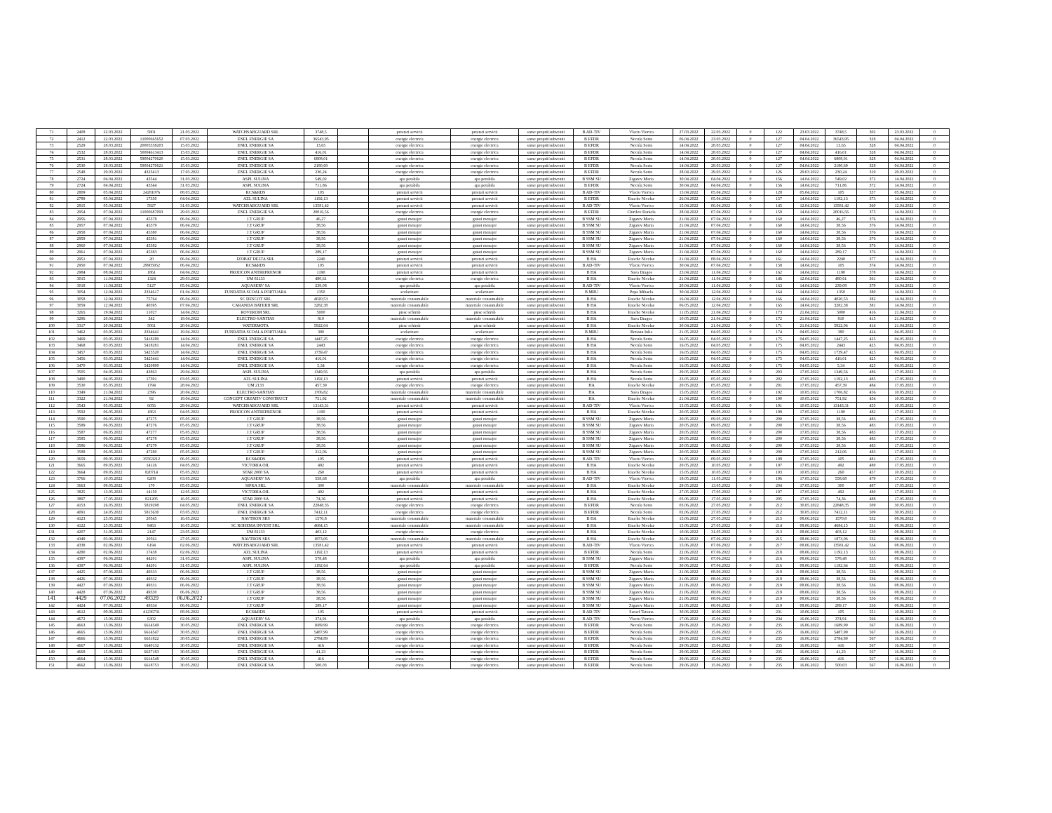| 71 | 2408 | 22.03.2022 | 5801 | 21.03.2022 | WATCHSABGUARD SRL | 3748,5 | | prestari servicii | prestari servicii | surse proprii/subventii | B AD-TIV | Vlaciu Viorica | 27.03.2022 | 22.03.2022 | 0 | 122 | 23.03.2022 | 3748,5 | 302 | 23.03.2022 | 0 |
| 72 | 2412 | 22.03.2022 | 11000665652 | 07.03.2022 | ENEL ENERGIE SA | 36543,95 | | energie electrica | energie electrica | surse proprii/subventii | B EFDR | Necula Sorin | 06.04.2022 | 23.03.2022 | 0 | 127 | 04.04.2022 | 36543,95 | 328 | 04.04.2022 | 0 |
| 73 | 2529 | 28.03.2022 | 20005358203 | 15.03.2022 | ENEL ENERGIE SA | 13,65 | | energie electrica | energie electrica | surse proprii/subventii | B EFDR | Necula Sorin | 14.04.2022 | 28.03.2022 | 0 | 127 | 04.04.2022 | 13,65 | 328 | 04.04.2022 | 0 |
| 74 | 2532 | 28.03.2022 | 50004613413 | 15.03.2022 | ENEL ENERGIE SA | 416,01 | | energie electrica | energie electrica | surse proprii/subventii | B EFDR | Necula Sorin | 14.04.2022 | 28.03.2022 | 0 | 127 | 04.04.2022 | 416,01 | 328 | 04.04.2022 | 0 |
| 75 | 2531 | 28.03.2022 | 59004270620 | 15.03.2022 | ENEL ENERGIE SA | 6808,01 | | energie electrica | energie electrica | surse proprii/subventii | B EFDR | Necula Sorin | 14.04.2022 | 28.03.2022 | 0 | 127 | 04.04.2022 | 6808,01 | 328 | 04.04.2022 | 0 |
| 76 | 2530 | 28.03.2022 | 59004270621 | 15.03.2022 | ENEL ENERGIE SA | 2180,69 | | energie electrica | energie electrica | surse proprii/subventii | B EFDR | Necula Sorin | 14.04.2022 | 28.03.2022 | 0 | 127 | 04.04.2022 | 2180,69 | 328 | 04.04.2022 | 0 |
| 77 | 2548 | 29.03.2022 | 4323413 | 17.03.2022 | ENEL ENERGIE SA | 230,24 | | energie electrica | energie electrica | surse proprii/subventii | B EFDR | Necula Sorin | 28.04.2022 | 29.03.2022 | 0 | 126 | 29.03.2022 | 230,24 | 319 | 29.03.2022 | 0 |
| 78 | 2724 | 04.04.2022 | 43544 | 31.03.2022 | ASPL SULINA | 549,02 | | apa potabila | apa potabila | surse proprii/subventii | B SSM SU | Zigarov Maria | 30.04.2022 | 04.04.2022 | 0 | 156 | 14.04.2022 | 549,02 | 372 | 14.04.2022 | 0 |
| 79 | 2724 | 04.04.2022 | 43544 | 31.03.2022 | ASPL SULINA | 711,86 | | apa potabila | apa potabila | surse proprii/subventii | B EFDR | Necula Sorin | 30.04.2022 | 04.04.2022 | 0 | 156 | 14.04.2022 | 711,86 | 372 | 14.04.2022 | 0 |
| 80 | 2809 | 05.04.2022 | 24281076 | 08.03.2022 | RCS&RDS | 105 | | prestari servicii | prestari servicii | surse proprii/subventii | B AD-TIV | Vlaciu Viorica | 15.04.2022 | 05.04.2022 | 0 | 128 | 05.04.2022 | 105 | 337 | 05.04.2022 | 0 |
| 81 | 2789 | 05.04.2022 | 17350 | 04.04.2022 | AZL SULINA | 1192,13 | | prestari servicii | prestari servicii | surse proprii/subventii | B EFDR | Enache Nicolae | 26.04.2022 | 05.04.2022 | 0 | 157 | 14.04.2022 | 1192,13 | 373 | 14.04.2022 | 0 |
| 82 | 2815 | 05.04.2022 | 5927 | 31.03.2022 | WATCHSABGUARD SRL | 13581,42 | | prestari servicii | prestari servicii | surse proprii/subventii | B AD-TIV | Vlaciu Viorica | 15.04.2022 | 06.04.2022 | 0 | 145 | 12.04.2022 | 13581,42 | 360 | 12.04.2022 | 0 |
| 83 | 2954 | 07.04.2022 | 11000687093 | 29.03.2022 | ENEL ENERGIE SA | 20016,56 | | energie electrica | energie electrica | surse proprii/subventii | B EFDR | Chirilov Daniela | 28.04.2022 | 07.04.2022 | 0 | 159 | 14.04.2022 | 20016,56 | 375 | 14.04.2022 | 0 |
| 84 | 2956 | 07.04.2022 | 45378 | 06.04.2022 | J.T GRUP | 46,27 | | gunoi menajer | gunoi menajer | surse proprii/subventii | B SSM SU | Zigarov Maria | 21.04.2022 | 07.04.2022 | 0 | 160 | 14.04.2022 | 46,27 | 376 | 14.04.2022 | 0 |
| 85 | 2957 | 07.04.2022 | 45379 | 06.04.2022 | J.T GRUP | 38,56 | | gunoi menajer | gunoi menajer | surse proprii/subventii | B SSM SU | Zigarov Maria | 21.04.2022 | 07.04.2022 | 0 | 160 | 14.04.2022 | 38,56 | 376 | 14.04.2022 | 0 |
| 86 | 2958 | 07.04.2022 | 45380 | 06.04.2022 | J.T GRUP | 38,56 | | gunoi menajer | gunoi menajer | surse proprii/subventii | B SSM SU | Zigarov Maria | 21.04.2022 | 07.04.2022 | 0 | 160 | 14.04.2022 | 38,56 | 376 | 14.04.2022 | 0 |
| 87 | 2959 | 07.04.2022 | 45381 | 06.04.2022 | J.T GRUP | 38,56 | | gunoi menajer | gunoi menajer | surse proprii/subventii | B SSM SU | Zigarov Maria | 21.04.2022 | 07.04.2022 | 0 | 160 | 14.04.2022 | 38,56 | 376 | 14.04.2022 | 0 |
| 88 | 2960 | 07.04.2022 | 45382 | 06.04.2022 | J.T GRUP | 38,56 | | gunoi menajer | gunoi menajer | surse proprii/subventii | B SSM SU | Zigarov Maria | 21.04.2022 | 07.04.2022 | 0 | 160 | 14.04.2022 | 38,56 | 376 | 14.04.2022 | 0 |
| 89 | 2961 | 07.04.2022 | 45383 | 06.04.2022 | J.T GRUP | 289,17 | | gunoi menajer | gunoi menajer | surse proprii/subventii | B SSM SU | Zigarov Maria | 21.04.2022 | 07.04.2022 | 0 | 160 | 14.04.2022 | 289,17 | 376 | 14.04.2022 | 0 |
| 90 | 2951 | 07.04.2022 | 20 | 06.04.2022 | IZOBAT DELTA SRL | 2240 | | prestari servicii | prestari servicii | surse proprii/subventii | B HA | Enache Nicolae | 21.04.2022 | 08.04.2022 | 0 | 161 | 14.04.2022 | 2240 | 377 | 14.04.2022 | 0 |
| 91 | 2950 | 07.04.2022 | 29905952 | 06.04.2022 | RCS&RDS | 105 | | prestari servicii | prestari servicii | surse proprii/subventii | B AD-TIV | Vlaciu Viorica | 30.04.2022 | 07.04.2022 | 0 | 158 | 14.04.2022 | 105 | 374 | 14.04.2022 | 0 |
| 92 | 2984 | 08.04.2022 | 1861 | 04.04.2022 | PRODCON ANTREPRENOR | 1190 | | prestari servicii | prestari servicii | surse proprii/subventii | B HA | Sava Dragos | 23.04.2022 | 11.04.2022 | 0 | 162 | 14.04.2022 | 1190 | 378 | 14.04.2022 | 0 |
| 93 | 3015 | 11.04.2022 | 1324 | 29.03.2022 | UM 02133 | 480,61 | | energie electrica | energie electrica | surse proprii/subventii | B HA | Enache Nicolae | 21.04.2022 | 11.04.2022 | 0 | 146 | 12.04.2022 | 480,61 | 361 | 12.04.2022 | 0 |
| 94 | 3018 | 11.04.2022 | 5127 | 05.04.2022 | AQUASERV SA | 239,08 | | apa potabila | apa potabila | surse proprii/subventii | B AD-TIV | Vlaciu Viorica | 20.04.2022 | 11.04.2022 | 0 | 163 | 14.04.2022 | 239,08 | 379 | 14.04.2022 | 0 |
| 95 | 3054 | 12.04.2022 | 2334617 | 01.04.2022 | FUNDATIA SCOALA PORTUARA | 1350 | | scolarizare | scolarizare | surse proprii/subventii | B MRU | Popa Mihaela | 30.04.2022 | 12.04.2022 | 0 | 164 | 14.04.2022 | 1350 | 380 | 14.04.2022 | 0 |
| 96 | 3058 | 12.04.2022 | 75764 | 06.04.2022 | SC DESCOT SRL | 4020,53 | | materiale consumabile | materiale consumabile | surse proprii/subventii | B HA | Enache Nicolae | 16.04.2022 | 12.04.2022 | 0 | 166 | 14.04.2022 | 4020,53 | 382 | 14.04.2022 | 0 |
| 97 | 3059 | 12.04.2022 | 40595 | 07.04.2022 | CARANDA BATERII SRL | 3282,38 | | materiale consumabile | materiale consumabile | surse proprii/subventii | B HA | Enache Nicolae | 06.05.2022 | 12.04.2022 | 0 | 165 | 14.04.2022 | 3282,38 | 381 | 14.04.2022 | 0 |
| 98 | 3265 | 19.04.2022 | 11027 | 14.04.2022 | ROVEROM SRL | 5000 | | piese schimb | piese schimb | surse proprii/subventii | B HA | Enache Nicolae | 11.05.2022 | 21.04.2022 | 0 | 173 | 21.04.2022 | 5000 | 416 | 21.04.2022 | 0 |
| 99 | 3296 | 20.04.2022 | 342 | 19.04.2022 | ELECTRO-SANITAS | 810 | | materiale consumabile | materiale consumabile | surse proprii/subventii | B HA | Sava Dragos | 10.05.2022 | 21.04.2022 | 0 | 172 | 21.04.2022 | 810 | 415 | 21.04.2022 | 0 |
| 100 | 3317 | 20.04.2022 | 5061 | 20.04.2022 | WATERMOTA | 5922,04 | | piese schimb | piese schimb | surse proprii/subventii | B HA | Enache Nicolae | 30.04.2022 | 21.04.2022 | 0 | 171 | 21.04.2022 | 5922,04 | 414 | 21.04.2022 | 0 |
| 101 | 3462 | 03.05.2022 | 2334641 | 19.04.2022 | FUNDATIA SCOALA PORTUARA | 380 | | scolarizare | scolarizare | surse proprii/subventii | B MRU | Betianu Iulia | 21.05.2022 | 04.05.2022 | 0 | 174 | 04.05.2022 | 380 | 424 | 04.05.2022 | 0 |
| 102 | 3469 | 03.05.2022 | 5418280 | 14.04.2022 | ENEL ENERGIE SA | 1447,25 | | energie electrica | energie electrica | surse proprii/subventii | B HA | Necula Sorin | 16.05.2022 | 04.05.2022 | 0 | 175 | 04.05.2022 | 1447,25 | 425 | 04.05.2022 | 0 |
| 103 | 3468 | 03.05.2022 | 5418281 | 14.04.2022 | ENEL ENERGIE SA | 2443 | | energie electrica | energie electrica | surse proprii/subventii | B HA | Necula Sorin | 16.05.2022 | 04.05.2022 | 0 | 175 | 04.05.2022 | 2443 | 425 | 04.05.2022 | 0 |
| 104 | 3457 | 03.05.2022 | 5423520 | 14.04.2022 | ENEL ENERGIE SA | 1739,47 | | energie electrica | energie electrica | surse proprii/subventii | B HA | Necula Sorin | 16.05.2022 | 04.05.2022 | 0 | 175 | 04.05.2022 | 1739,47 | 425 | 04.05.2022 | 0 |
| 105 | 3456 | 03.05.2022 | 5425441 | 14.04.2022 | ENEL ENERGIE SA | 416,01 | | energie electrica | energie electrica | surse proprii/subventii | B HA | Necula Sorin | 16.05.2022 | 04.05.2022 | 0 | 175 | 04.05.2022 | 416,01 | 425 | 04.05.2022 | 0 |
| 106 | 3470 | 03.05.2022 | 5420899 | 14.04.2022 | ENEL ENERGIE SA | 5,34 | | energie electrica | energie electrica | surse proprii/subventii | B HA | Necula Sorin | 16.05.2022 | 04.05.2022 | 0 | 175 | 04.05.2022 | 5,34 | 425 | 04.05.2022 | 0 |
| 107 | 3505 | 04.05.2022 | 43863 | 29.04.2022 | ASPL SULINA | 1349,56 | | apa potabila | apa potabila | surse proprii/subventii | B HA | Necula Sorin | 29.05.2022 | 05.05.2022 | 0 | 203 | 17.05.2022 | 1349,56 | 486 | 17.05.2022 | 0 |
| 108 | 3490 | 04.05.2022 | 17391 | 03.05.2022 | AZL SULINA | 1192,13 | | prestari servicii | prestari servicii | surse proprii/subventii | B HA | Necula Sorin | 23.05.2022 | 05.05.2022 | 0 | 202 | 17.05.2022 | 1192,13 | 485 | 17.05.2022 | 0 |
| 109 | 3530 | 05.05.2022 | 1794 | 28.04.2022 | UM 2133 | 457,39 | | energie electrica | energie electrica | surse proprii/subventii | HA | Enache Nicolae | 20.05.2022 | 05.05.2022 | 0 | 201 | 17.05.2022 | 457,39 | 484 | 17.05.2022 | 0 |
| 110 | 3349 | 21.04.2022 | 2396 | 20.04.2022 | ELECTRO-SANITAS | 1706,82 | | materiale consumabile | materiale consumabile | surse proprii/subventii | HA | Sava Dragos | 15.05.2022 | 05.05.2022 | 0 | 192 | 10.05.2022 | 1706,82 | 456 | 10.05.2022 | 0 |
| 111 | 3322 | 21.04.2022 | 92 | 19.04.2022 | CONCEPT CREATIV CONSTRUCT | 751,92 | | materiale consumabile | materiale consumabile | surse proprii/subventii | HA | Enache Nicolae | 21.04.2022 | 05.05.2022 | 0 | 190 | 10.05.2022 | 751,92 | 454 | 10.05.2022 | 0 |
| 112 | 3543 | 05.05.2022 | 6056 | 29.04.2022 | WATCHSABGUARD SRL | 13143,31 | | prestari servicii | prestari servicii | surse proprii/subventii | B AD-TIV | Vlaciu Viorica | 15.05.2022 | 05.05.2022 | 0 | 191 | 10.05.2022 | 13143,31 | 455 | 10.05.2022 | 0 |
| 113 | 3592 | 06.05.2022 | 1863 | 04.05.2022 | PRODCON ANTREPRENOR | 1190 | | prestari servicii | prestari servicii | surse proprii/subventii | B HA | Enache Nicolae | 20.05.2022 | 09.05.2022 | 0 | 199 | 17.05.2022 | 1190 | 482 | 17.05.2022 | 0 |
| 114 | 3590 | 06.05.2022 | 47275 | 05.05.2022 | J.T GRUP | 38,56 | | gunoi menajer | gunoi menajer | surse proprii/subventii | B SSM SU | Zigarov Maria | 20.05.2022 | 09.05.2022 | 0 | 200 | 17.05.2022 | 38,56 | 483 | 17.05.2022 | 0 |
| 115 | 3589 | 06.05.2022 | 47276 | 05.05.2022 | J.T GRUP | 38,56 | | gunoi menajer | gunoi menajer | surse proprii/subventii | B SSM SU | Zigarov Maria | 20.05.2022 | 09.05.2022 | 0 | 200 | 17.05.2022 | 38,56 | 483 | 17.05.2022 | 0 |
| 116 | 3587 | 06.05.2022 | 47277 | 05.05.2022 | J.T GRUP | 38,56 | | gunoi menajer | gunoi menajer | surse proprii/subventii | B SSM SU | Zigarov Maria | 20.05.2022 | 09.05.2022 | 0 | 200 | 17.05.2022 | 38,56 | 483 | 17.05.2022 | 0 |
| 117 | 3585 | 06.05.2022 | 47278 | 05.05.2022 | J.T GRUP | 38,56 | | gunoi menajer | gunoi menajer | surse proprii/subventii | B SSM SU | Zigarov Maria | 20.05.2022 | 09.05.2022 | 0 | 200 | 17.05.2022 | 38,56 | 483 | 17.05.2022 | 0 |
| 118 | 3586 | 06.05.2022 | 47279 | 05.05.2022 | J.T GRUP | 38,56 | | gunoi menajer | gunoi menajer | surse proprii/subventii | B SSM SU | Zigarov Maria | 20.05.2022 | 09.05.2022 | 0 | 200 | 17.05.2022 | 38,56 | 483 | 17.05.2022 | 0 |
| 119 | 3588 | 06.05.2022 | 47280 | 05.05.2022 | J.T GRUP | 212,06 | | gunoi menajer | gunoi menajer | surse proprii/subventii | B SSM SU | Zigarov Maria | 20.05.2022 | 09.05.2022 | 0 | 200 | 17.05.2022 | 212,06 | 483 | 17.05.2022 | 0 |
| 120 | 3659 | 09.05.2022 | 35563212 | 06.05.2022 | RCS&RDS | 105 | | prestari servicii | prestari servicii | surse proprii/subventii | B AD-TIV | Vlaciu Viorica | 31.05.2022 | 09.05.2022 | 0 | 198 | 17.05.2022 | 105 | 481 | 17.05.2022 | 0 |
| 121 | 3665 | 09.05.2022 | 14126 | 04.05.2022 | VICTORIA OIL | 492 | | prestari servicii | prestari servicii | surse proprii/subventii | B HA | Enache Nicolae | 20.05.2022 | 10.05.2022 | 0 | 197 | 17.05.2022 | 492 | 480 | 17.05.2022 | 0 |
| 122 | 3664 | 09.05.2022 | 820714 | 05.05.2022 | STAR 2000 SA | 260 | | prestari servicii | prestari servicii | surse proprii/subventii | B HA | Enache Nicolae | 15.05.2022 | 10.05.2022 | 0 | 193 | 10.05.2022 | 260 | 457 | 10.05.2022 | 0 |
| 123 | 3766 | 10.05.2022 | 6208 | 03.05.2022 | AQUASERV SA | 558,68 | | apa potabila | apa potabila | surse proprii/subventii | B AD-TIV | Vlaciu Viorica | 18.05.2022 | 11.05.2022 | 0 | 196 | 17.05.2022 | 558,68 | 479 | 17.05.2022 | 0 |
| 124 | 3663 | 09.05.2022 | 170 | 05.05.2022 | SIPKA SRL | 300 | | materiale consumabile | materiale consumabile | surse proprii/subventii | B HA | Enache Nicolae | 29.05.2022 | 13.05.2022 | 0 | 204 | 17.05.2022 | 300 | 487 | 17.05.2022 | 0 |
| 125 | 3825 | 13.05.2022 | 14150 | 12.05.2022 | VICTORIA OIL | 492 | | prestari servicii | prestari servicii | surse proprii/subventii | B HA | Enache Nicolae | 27.05.2022 | 17.05.2022 | 0 | 197 | 17.05.2022 | 492 | 480 | 17.05.2022 | 0 |
| 126 | 3897 | 17.05.2022 | 821205 | 16.05.2022 | STAR 2000 SA | 74,36 | | prestari servicii | prestari servicii | surse proprii/subventii | B HA | Enache Nicolae | 03.06.2022 | 17.05.2022 | 0 | 205 | 17.05.2022 | 74,36 | 488 | 17.05.2022 | 0 |
| 127 | 4153 | 26.05.2022 | 5819298 | 04.05.2022 | ENEL ENERGIE SA | 22848,35 | | energie electrica | energie electrica | surse proprii/subventii | B EFDR | Necula Sorin | 03.06.2022 | 27.05.2022 | 0 | 212 | 30.05.2022 | 22848,35 | 509 | 30.05.2022 | 0 |
| 128 | 4091 | 24.05.2022 | 5815630 | 03.05.2022 | ENEL ENERGIE SA | 7412,11 | | energie electrica | energie electrica | surse proprii/subventii | B EFDR | Necula Sorin | 02.06.2022 | 27.05.2022 | 0 | 212 | 30.05.2022 | 7412,11 | 509 | 30.05.2022 | 0 |
| 129 | 4123 | 25.05.2022 | 20545 | 16.05.2022 | NAVTRON SRS | 1570,8 | | materiale consumabile | materiale consumabile | surse proprii/subventii | B HA | Enache Nicolae | 15.06.2022 | 27.05.2022 | 0 | 215 | 08.06.2022 | 1570,8 | 532 | 08.06.2022 | 0 |
| 130 | 4122 | 25.05.2022 | 9463 | 16.05.2022 | SC ROHEMA INVEST SRL | 4684,15 | | materiale consumabile | materiale consumabile | surse proprii/subventii | B HA | Enache Nicolae | 15.06.2022 | 27.05.2022 | 0 | 214 | 08.06.2022 | 4684,15 | 531 | 08.06.2022 | 0 |
| 131 | 4207 | 31.05.2022 | 2147 | 23.05.2022 | UM 02133 | 403,12 | | energie electrica | energie electrica | surse proprii/subventii | B HA | Enache Nicolae | 10.06.2022 | 31.05.2022 | 0 | 213 | 08.06.2022 | 403,12 | 530 | 08.06.2022 | 0 |
| 132 | 4349 | 03.06.2022 | 20561 | 27.05.2022 | NAVTRON SRS | 1873,06 | | materiale consumabile | materiale consumabile | surse proprii/subventii | B HA | Enache Nicolae | 26.06.2022 | 07.06.2022 | 0 | 215 | 08.06.2022 | 1873,06 | 532 | 08.06.2022 | 0 |
| 133 | 4338 | 02.06.2022 | 6194 | 02.06.2022 | WATCHSABGUARD SRL | 13581,42 | | prestari servicii | prestari servicii | surse proprii/subventii | B AD-TIV | Vlaciu Viorica | 15.06.2022 | 07.06.2022 | 0 | 217 | 08.06.2022 | 13581,42 | 534 | 08.06.2022 | 0 |
| 134 | 4280 | 02.06.2022 | 17438 | 02.06.2022 | AZL SULINA | 1192,13 | | prestari servicii | prestari servicii | surse proprii/subventii | B EFDR | Necula Sorin | 22.06.2022 | 07.06.2022 | 0 | 218 | 08.06.2022 | 1192,13 | 535 | 08.06.2022 | 0 |
| 135 | 4397 | 06.06.2022 | 44201 | 31.05.2022 | ASPL SULINA | 578,48 | | apa potabila | apa potabila | surse proprii/subventii | B SSM SU | Zigarov Maria | 30.06.2022 | 07.06.2022 | 0 | 216 | 08.06.2022 | 578,48 | 533 | 08.06.2022 | 0 |
| 136 | 4397 | 06.06.2022 | 44201 | 31.05.2022 | ASPL SULINA | 1182,64 | | apa potabila | apa potabila | surse proprii/subventii | B EFDR | Necula Sorin | 30.06.2022 | 07.06.2022 | 0 | 216 | 08.06.2022 | 1182,64 | 533 | 08.06.2022 | 0 |
| 137 | 4425 | 07.06.2022 | 49333 | 06.06.2022 | J.T GRUP | 38,56 | | gunoi menajer | gunoi menajer | surse proprii/subventii | B SSM SU | Zigarov Maria | 21.06.2022 | 08.06.2022 | 0 | 219 | 08.06.2022 | 38,56 | 536 | 08.06.2022 | 0 |
| 138 | 4426 | 07.06.2022 | 49332 | 06.06.2022 | J.T GRUP | 38,56 | | gunoi menajer | gunoi menajer | surse proprii/subventii | B SSM SU | Zigarov Maria | 21.06.2022 | 08.06.2022 | 0 | 219 | 08.06.2022 | 38,56 | 536 | 08.06.2022 | 0 |
| 139 | 4427 | 07.06.2022 | 49331 | 06.06.2022 | J.T GRUP | 38,56 | | gunoi menajer | gunoi menajer | surse proprii/subventii | B SSM SU | Zigarov Maria | 21.06.2022 | 08.06.2022 | 0 | 219 | 08.06.2022 | 38,56 | 536 | 08.06.2022 | 0 |
| 140 | 4428 | 07.06.2022 | 49330 | 06.06.2022 | J.T GRUP | 38,56 | | gunoi menajer | gunoi menajer | surse proprii/subventii | B SSM SU | Zigarov Maria | 21.06.2022 | 08.06.2022 | 0 | 219 | 08.06.2022 | 38,56 | 536 | 08.06.2022 | 0 |
| 141 | 4429 | 07.06.2022 | 49329 | 06.06.2022 | J.T GRUP | 38,56 | | gunoi menajer | gunoi menajer | surse proprii/subventii | B SSM SU | Zigarov Maria | 21.06.2022 | 08.06.2022 | 0 | 219 | 08.06.2022 | 38,56 | 536 | 08.06.2022 | 0 |
| 142 | 4424 | 07.06.2022 | 49334 | 06.06.2022 | J.T GRUP | 289,17 | | gunoi menajer | gunoi menajer | surse proprii/subventii | B SSM SU | Zigarov Maria | 21.06.2022 | 08.06.2022 | 0 | 219 | 08.06.2022 | 289,17 | 536 | 08.06.2022 | 0 |
| 143 | 4612 | 09.06.2022 | 41236731 | 08.06.2022 | RCS&RDS | 105 | | prestari servicii | prestari servicii | surse proprii/subventii | B AD-TIV | Saraef Tatiana | 30.06.2022 | 10.06.2022 | 0 | 231 | 10.06.2022 | 105 | 551 | 10.06.2022 | 0 |
| 144 | 4672 | 15.06.2022 | 6302 | 02.06.2022 | AQUASERV SA | 374,91 | | apa potabila | apa potabila | surse proprii/subventii | B AD-TIV | Vlaciu Viorica | 17.06.2022 | 15.06.2022 | 0 | 234 | 16.06.2022 | 374,91 | 566 | 16.06.2022 | 0 |
| 145 | 4663 | 15.06.2022 | 6614549 | 30.05.2022 | ENEL ENERGIE SA | 1689,99 | | energie electrica | energie electrica | surse proprii/subventii | B EFDR | Necula Sorin | 29.06.2022 | 15.06.2022 | 0 | 235 | 16.06.2022 | 1689,99 | 567 | 16.06.2022 | 0 |
| 146 | 4665 | 15.06.2022 | 6614547 | 30.05.2022 | ENEL ENERGIE SA | 5487,99 | | energie electrica | energie electrica | surse proprii/subventii | B EFDR | Necula Sorin | 29.06.2022 | 15.06.2022 | 0 | 235 | 16.06.2022 | 5487,99 | 567 | 16.06.2022 | 0 |
| 147 | 4666 | 15.06.2022 | 6631822 | 30.05.2022 | ENEL ENERGIE SA | 2784,89 | | energie electrica | energie electrica | surse proprii/subventii | B EFDR | Necula Sorin | 29.06.2022 | 15.06.2022 | 0 | 235 | 16.06.2022 | 2784,89 | 567 | 16.06.2022 | 0 |
| 148 | 4667 | 15.06.2022 | 6640132 | 30.05.2022 | ENEL ENERGIE SA | 416 | | energie electrica | energie electrica | surse proprii/subventii | B EFDR | Necula Sorin | 29.06.2022 | 15.06.2022 | 0 | 235 | 16.06.2022 | 416 | 567 | 16.06.2022 | 0 |
| 149 | 4668 | 15.06.2022 | 6637183 | 30.05.2022 | ENEL ENERGIE SA | 41,23 | | energie electrica | energie electrica | surse proprii/subventii | B EFDR | Necula Sorin | 29.06.2022 | 15.06.2022 | 0 | 235 | 16.06.2022 | 41,23 | 567 | 16.06.2022 | 0 |
| 150 | 4664 | 15.06.2022 | 6614548 | 30.05.2022 | ENEL ENERGIE SA | 416 | | energie electrica | energie electrica | surse proprii/subventii | B EFDR | Necula Sorin | 29.06.2022 | 15.06.2022 | 0 | 235 | 16.06.2022 | 416 | 567 | 16.06.2022 | 0 |
| 151 | 4662 | 15.06.2022 | 6618753 | 30.05.2022 | ENEL ENERGIE SA | 500,03 | | energie electrica | energie electrica | surse proprii/subventii | B EFDR | Necula Sorin | 29.06.2022 | 15.06.2022 | 0 | 235 | 16.06.2022 | 500,03 | 567 | 16.06.2022 | 0 |